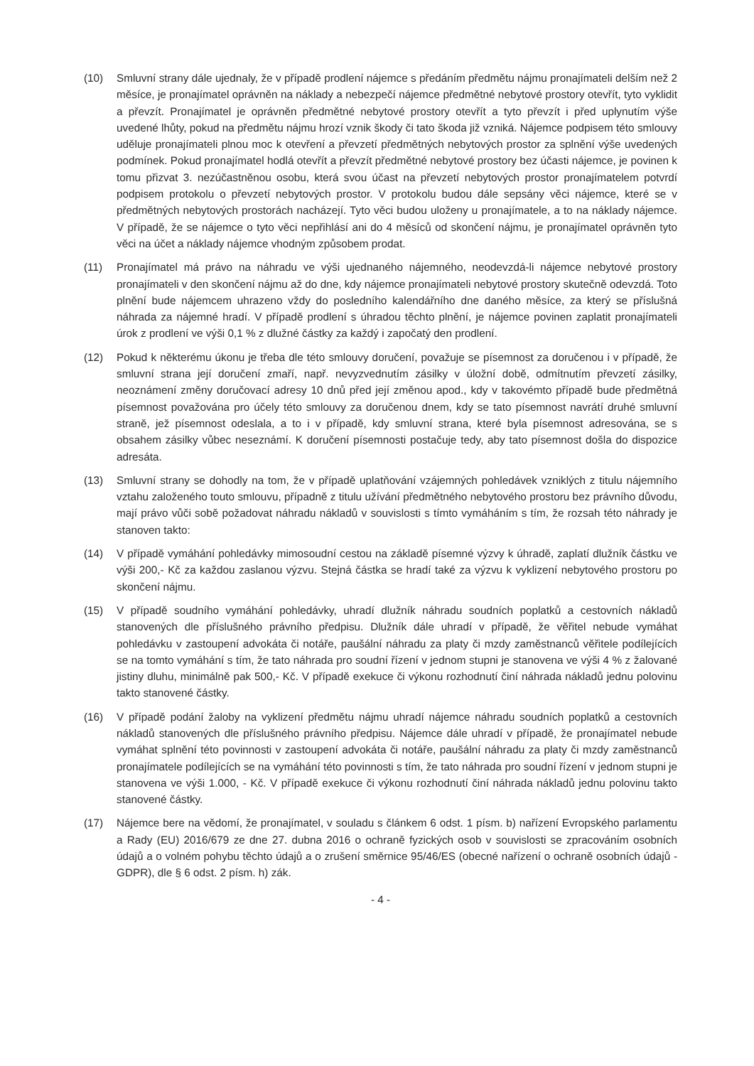(10) Smluvní strany dále ujednaly, že v případě prodlení nájemce s předáním předmětu nájmu pronajímateli delším než 2 měsíce, je pronajímatel oprávněn na náklady a nebezpečí nájemce předmětné nebytové prostory otevřít, tyto vyklidit a převzít. Pronajímatel je oprávněn předmětné nebytové prostory otevřít a tyto převzít i před uplynutím výše uvedené lhůty, pokud na předmětu nájmu hrozí vznik škody či tato škoda již vzniká. Nájemce podpisem této smlouvy uděluje pronajímateli plnou moc k otevření a převzetí předmětných nebytových prostor za splnění výše uvedených podmínek. Pokud pronajímatel hodlá otevřít a převzít předmětné nebytové prostory bez účasti nájemce, je povinen k tomu přizvat 3. nezúčastněnou osobu, která svou účast na převzetí nebytových prostor pronajímatelem potvrdí podpisem protokolu o převzetí nebytových prostor. V protokolu budou dále sepsány věci nájemce, které se v předmětných nebytových prostorách nacházejí. Tyto věci budou uloženy u pronajímatele, a to na náklady nájemce. V případě, že se nájemce o tyto věci nepřihlásí ani do 4 měsíců od skončení nájmu, je pronajímatel oprávněn tyto věci na účet a náklady nájemce vhodným způsobem prodat.
(11) Pronajímatel má právo na náhradu ve výši ujednaného nájemného, neodevzdá-li nájemce nebytové prostory pronajímateli v den skončení nájmu až do dne, kdy nájemce pronajímateli nebytové prostory skutečně odevzdá. Toto plnění bude nájemcem uhrazeno vždy do posledního kalendářního dne daného měsíce, za který se příslušná náhrada za nájemné hradí. V případě prodlení s úhradou těchto plnění, je nájemce povinen zaplatit pronajímateli úrok z prodlení ve výši 0,1 % z dlužné částky za každý i započatý den prodlení.
(12) Pokud k některému úkonu je třeba dle této smlouvy doručení, považuje se písemnost za doručenou i v případě, že smluvní strana její doručení zmaří, např. nevyzvednutím zásilky v úložní době, odmítnutím převzetí zásilky, neoznámení změny doručovací adresy 10 dnů před její změnou apod., kdy v takovémto případě bude předmětná písemnost považována pro účely této smlouvy za doručenou dnem, kdy se tato písemnost navrátí druhé smluvní straně, jež písemnost odeslala, a to i v případě, kdy smluvní strana, které byla písemnost adresována, se s obsahem zásilky vůbec neseznámí. K doručení písemnosti postačuje tedy, aby tato písemnost došla do dispozice adresáta.
(13) Smluvní strany se dohodly na tom, že v případě uplatňování vzájemných pohledávek vzniklých z titulu nájemního vztahu založeného touto smlouvu, případně z titulu užívání předmětného nebytového prostoru bez právního důvodu, mají právo vůči sobě požadovat náhradu nákladů v souvislosti s tímto vymáháním s tím, že rozsah této náhrady je stanoven takto:
(14) V případě vymáhání pohledávky mimosoudní cestou na základě písemné výzvy k úhradě, zaplatí dlužník částku ve výši 200,- Kč za každou zaslanou výzvu. Stejná částka se hradí také za výzvu k vyklizení nebytového prostoru po skončení nájmu.
(15) V případě soudního vymáhání pohledávky, uhradí dlužník náhradu soudních poplatků a cestovních nákladů stanovených dle příslušného právního předpisu. Dlužník dále uhradí v případě, že věřitel nebude vymáhat pohledávku v zastoupení advokáta či notáře, paušální náhradu za platy či mzdy zaměstnanců věřitele podílejících se na tomto vymáhání s tím, že tato náhrada pro soudní řízení v jednom stupni je stanovena ve výši 4 % z žalované jistiny dluhu, minimálně pak 500,- Kč. V případě exekuce či výkonu rozhodnutí činí náhrada nákladů jednu polovinu takto stanovené částky.
(16) V případě podání žaloby na vyklizení předmětu nájmu uhradí nájemce náhradu soudních poplatků a cestovních nákladů stanovených dle příslušného právního předpisu. Nájemce dále uhradí v případě, že pronajímatel nebude vymáhat splnění této povinnosti v zastoupení advokáta či notáře, paušální náhradu za platy či mzdy zaměstnanců pronajímatele podílejících se na vymáhání této povinnosti s tím, že tato náhrada pro soudní řízení v jednom stupni je stanovena ve výši 1.000, - Kč. V případě exekuce či výkonu rozhodnutí činí náhrada nákladů jednu polovinu takto stanovené částky.
(17) Nájemce bere na vědomí, že pronajímatel, v souladu s článkem 6 odst. 1 písm. b) nařízení Evropského parlamentu a Rady (EU) 2016/679 ze dne 27. dubna 2016 o ochraně fyzických osob v souvislosti se zpracováním osobních údajů a o volném pohybu těchto údajů a o zrušení směrnice 95/46/ES (obecné nařízení o ochraně osobních údajů - GDPR), dle § 6 odst. 2 písm. h) zák.
- 4 -